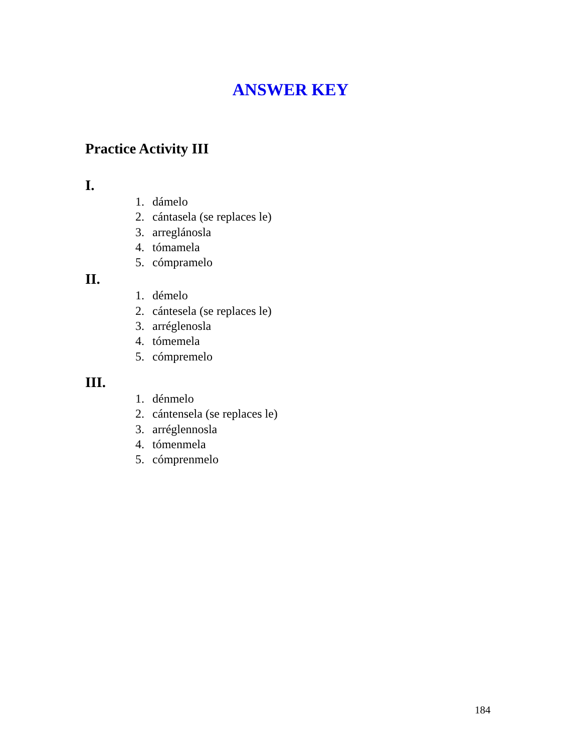ANSWER KEY
Practice Activity III
I.
1. dámelo
2. cántasela (se replaces le)
3. arreglánosla
4. tómamela
5. cómpramelo
II.
1. démelo
2. cántesela (se replaces le)
3. arréglenosla
4. tómemela
5. cómpremelo
III.
1. dénmelo
2. cántensela (se replaces le)
3. arréglennosla
4. tómenmela
5. cómprenmelo
184